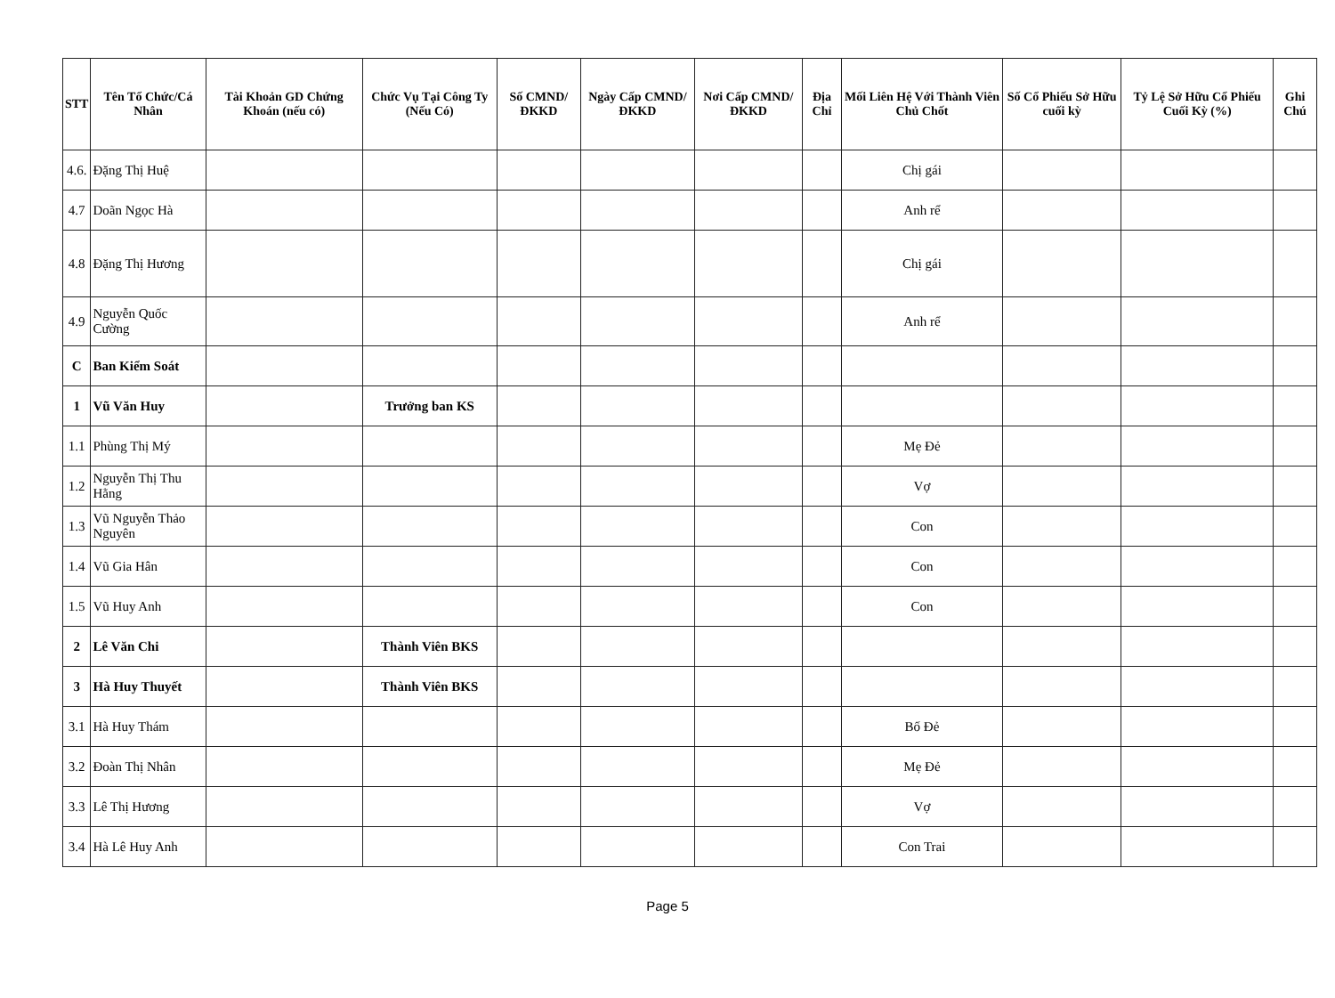| STT | Tên Tổ Chức/Cá Nhân | Tài Khoản GD Chứng Khoán (nếu có) | Chức Vụ Tại Công Ty (Nếu Có) | Số CMND/ĐKKD | Ngày Cấp CMND/ ĐKKD | Nơi Cấp CMND/ ĐKKD | Địa Chỉ | Mối Liên Hệ Với Thành Viên Chủ Chốt | Số Cổ Phiếu Sở Hữu cuối kỳ | Tỷ Lệ Sở Hữu Cổ Phiếu Cuối Kỳ (%) | Ghi Chú |
| --- | --- | --- | --- | --- | --- | --- | --- | --- | --- | --- | --- |
| 4.6. | Đặng Thị Huệ | | | | | | | Chị gái | | | |
| 4.7 | Doãn Ngọc Hà | | | | | | | Anh rể | | | |
| 4.8 | Đặng Thị Hương | | | | | | | Chị gái | | | |
| 4.9 | Nguyễn Quốc Cường | | | | | | | Anh rể | | | |
| C | Ban Kiểm Soát | | | | | | | | | | |
| 1 | Vũ Văn Huy | | Trưởng ban KS | | | | | | | | |
| 1.1 | Phùng Thị Mý | | | | | | | Mẹ Đẻ | | | |
| 1.2 | Nguyễn Thị Thu Hằng | | | | | | | Vợ | | | |
| 1.3 | Vũ Nguyễn Thảo Nguyên | | | | | | | Con | | | |
| 1.4 | Vũ Gia Hân | | | | | | | Con | | | |
| 1.5 | Vũ Huy Anh | | | | | | | Con | | | |
| 2 | Lê Văn Chi | | Thành Viên BKS | | | | | | | | |
| 3 | Hà Huy Thuyết | | Thành Viên BKS | | | | | | | | |
| 3.1 | Hà Huy Thám | | | | | | | Bố Đẻ | | | |
| 3.2 | Đoàn Thị Nhân | | | | | | | Mẹ Đẻ | | | |
| 3.3 | Lê Thị Hương | | | | | | | Vợ | | | |
| 3.4 | Hà Lê Huy Anh | | | | | | | Con Trai | | | |
Page 5